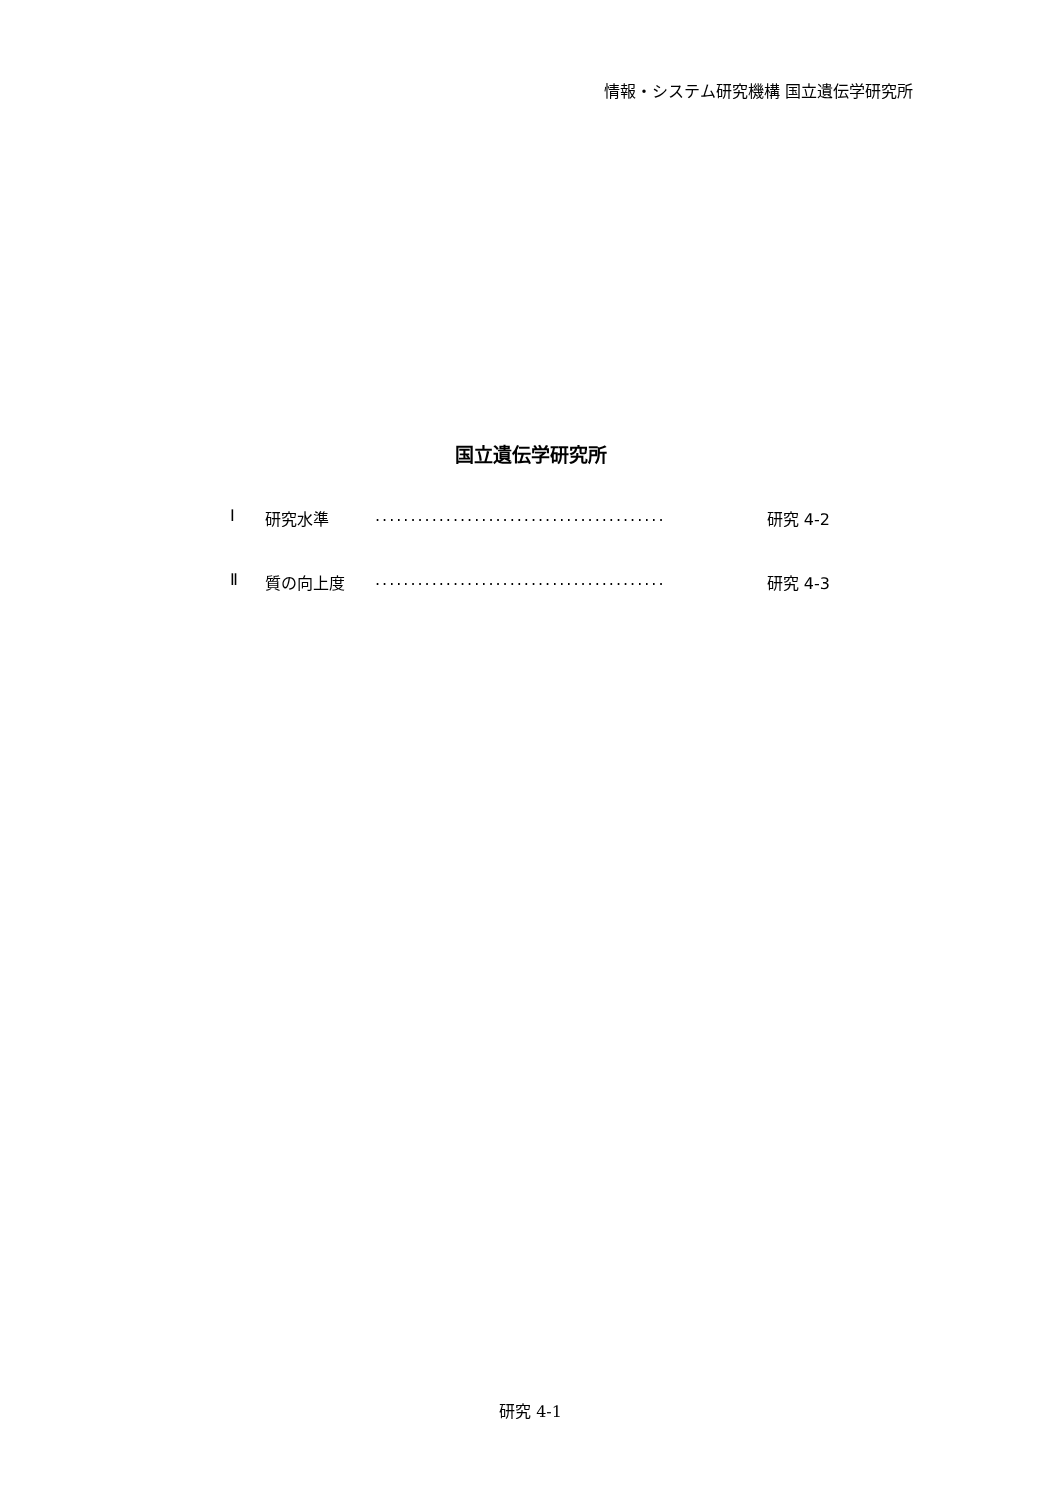情報・システム研究機構 国立遺伝学研究所
国立遺伝学研究所
Ⅰ 研究水準......................................... 研究 4-2
Ⅱ 質の向上度......................................... 研究 4-3
研究 4-1